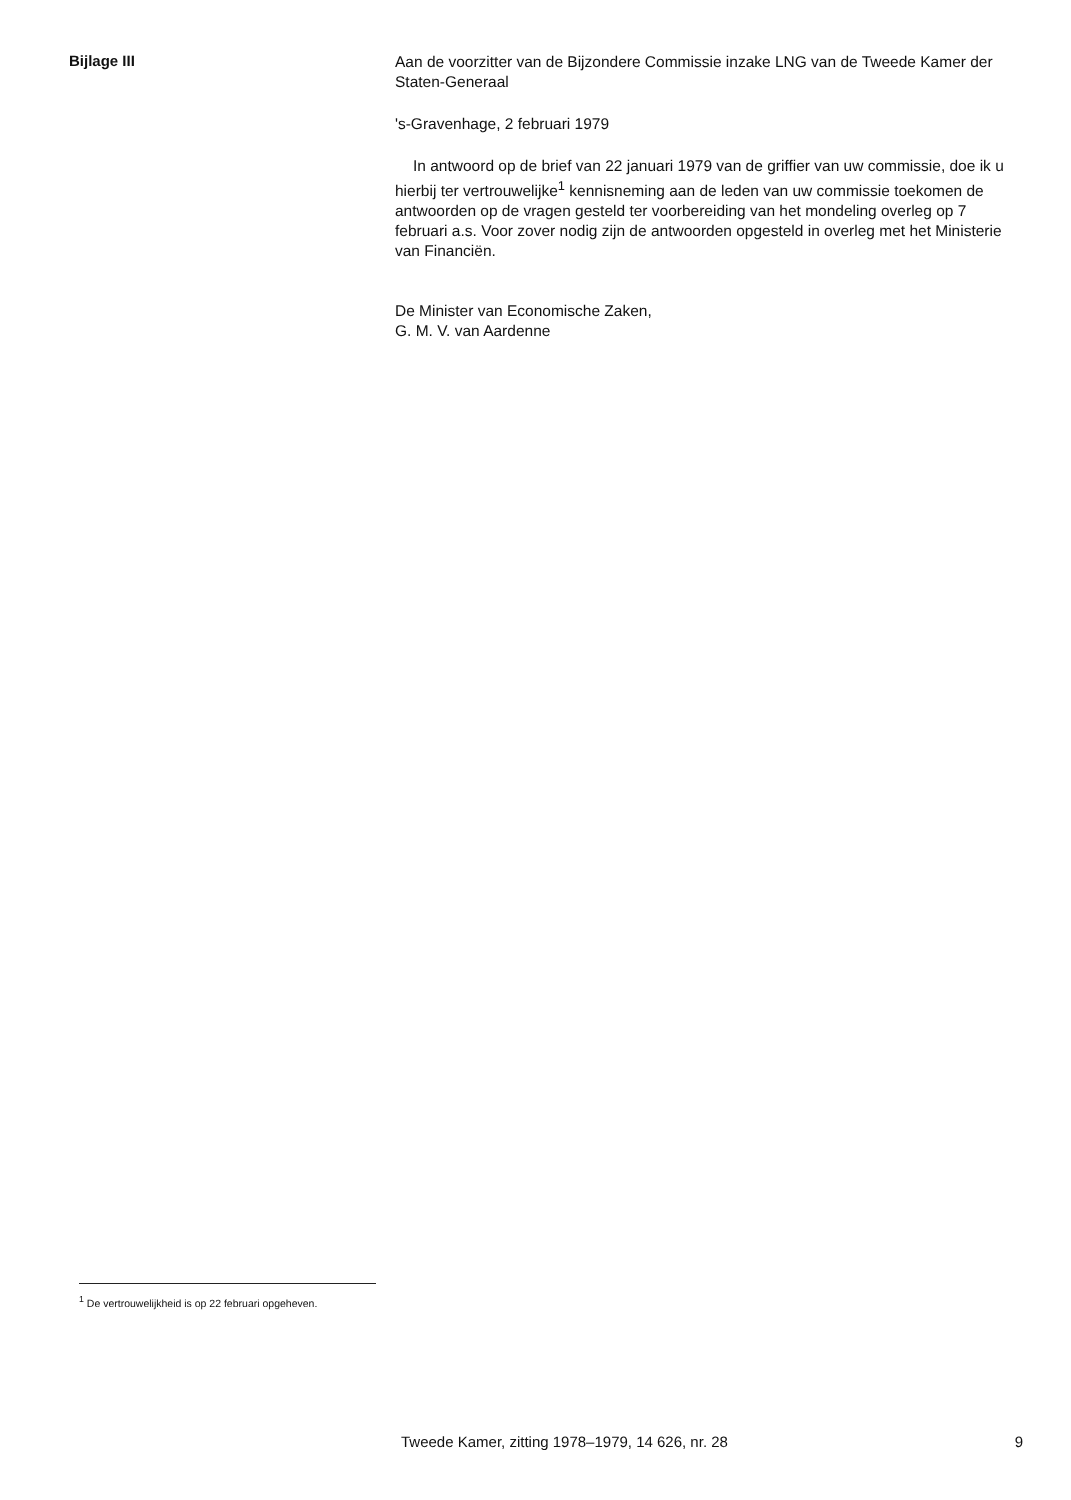Bijlage III
Aan de voorzitter van de Bijzondere Commissie inzake LNG van de Tweede Kamer der Staten-Generaal
's-Gravenhage, 2 februari 1979
In antwoord op de brief van 22 januari 1979 van de griffier van uw commissie, doe ik u hierbij ter vertrouwelijke<sup>1</sup> kennisneming aan de leden van uw commissie toekomen de antwoorden op de vragen gesteld ter voorbereiding van het mondeling overleg op 7 februari a.s. Voor zover nodig zijn de antwoorden opgesteld in overleg met het Ministerie van Financiën.
De Minister van Economische Zaken,
G. M. V. van Aardenne
<sup>1</sup> De vertrouwelijkheid is op 22 februari opgeheven.
Tweede Kamer, zitting 1978–1979, 14 626, nr. 28 9